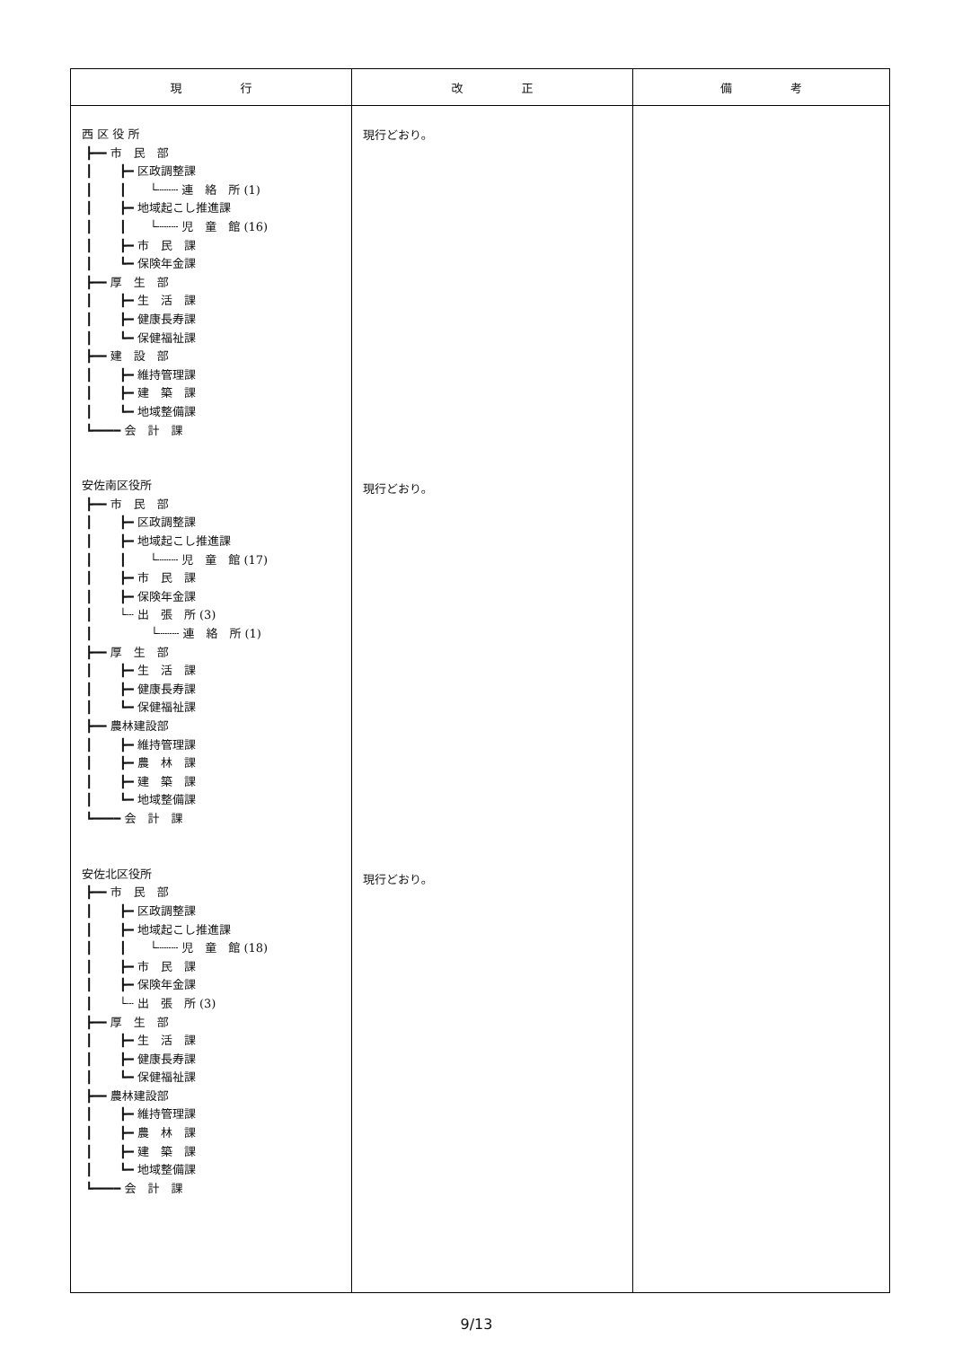| 現 行 | 改 正 | 備 考 |
| --- | --- | --- |
| 西 区 役 所 ┣━━ 市 民 部 ┃ ┣━ 区政調整課 ┃ ┃ └┄┄┄ 連 絡 所 (1) ┃ ┣━ 地域起こし推進課 ┃ ┃ └┄┄┄ 児 童 館 (16) ┃ ┣━ 市 民 課 ┃ ┗━ 保険年金課 ┣━━ 厚 生 部 ┃ ┣━ 生 活 課 ┃ ┣━ 健康長寿課 ┃ ┗━ 保健福祉課 ┣━━ 建 設 部 ┃ ┣━ 維持管理課 ┃ ┣━ 建 築 課 ┃ ┗━ 地域整備課 ┗━━━━ 会 計 課 安佐南区役所 ┣━━ 市 民 部 ┃ ┣━ 区政調整課 ┃ ┣━ 地域起こし推進課 ┃ ┃ └┄┄┄ 児 童 館 (17) ┃ ┣━ 市 民 課 ┃ ┣━ 保険年金課 ┃ └┄ 出 張 所 (3) ┃ └┄┄┄ 連 絡 所 (1) ┣━━ 厚 生 部 ┃ ┣━ 生 活 課 ┃ ┣━ 健康長寿課 ┃ ┗━ 保健福祉課 ┣━━ 農林建設部 ┃ ┣━ 維持管理課 ┃ ┣━ 農 林 課 ┃ ┣━ 建 築 課 ┃ ┗━ 地域整備課 ┗━━━━ 会 計 課 安佐北区役所 ┣━━ 市 民 部 ┃ ┣━ 区政調整課 ┃ ┣━ 地域起こし推進課 ┃ ┃ └┄┄┄ 児 童 館 (18) ┃ ┣━ 市 民 課 ┃ ┣━ 保険年金課 ┃ └┄ 出 張 所 (3) ┣━━ 厚 生 部 ┃ ┣━ 生 活 課 ┃ ┣━ 健康長寿課 ┃ ┗━ 保健福祉課 ┣━━ 農林建設部 ┃ ┣━ 維持管理課 ┃ ┣━ 農 林 課 ┃ ┣━ 建 築 課 ┃ ┗━ 地域整備課 ┗━━━━ 会 計 課 | 現行どおり。 現行どおり。 現行どおり。 | |
9/13